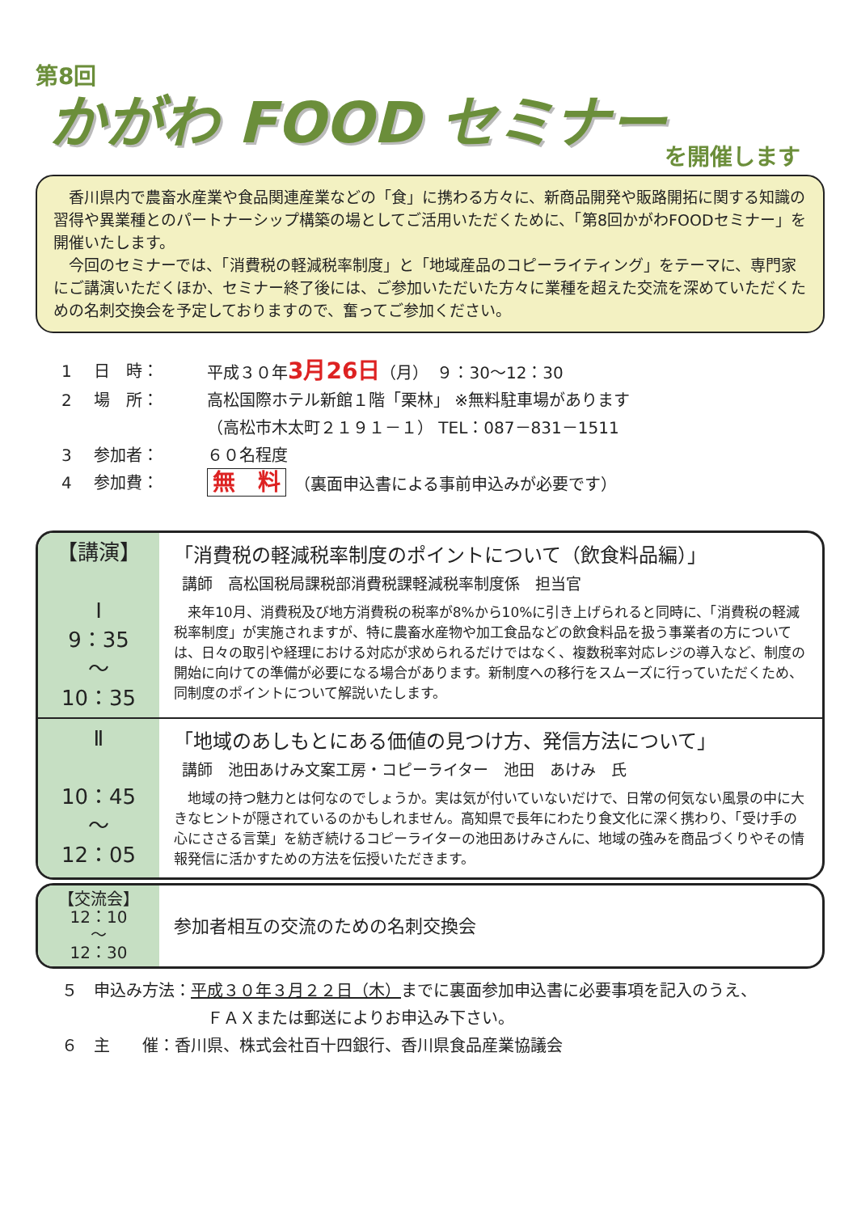第8回
かがわ FOOD セミナー
を開催します
　香川県内で農畜水産業や食品関連産業などの「食」に携わる方々に、新商品開発や販路開拓に関する知識の習得や異業種とのパートナーシップ構築の場としてご活用いただくために、「第8回かがわFOODセミナー」を開催いたします。
　今回のセミナーでは、「消費税の軽減税率制度」と「地域産品のコピーライティング」をテーマに、専門家にご講演いただくほか、セミナー終了後には、ご参加いただいた方々に業種を超えた交流を深めていただくための名刺交換会を予定しておりますので、奮ってご参加ください。
1 日　時： 平成３０年3月26日（月）　９：30～12：30
2 場　所： 高松国際ホテル新館１階「栗林」 ※無料駐車場があります
（高松市木太町２１９１－１） TEL：087－831－1511
3 参加者： ６０名程度
4 参加費： 無　料　（裏面申込書による事前申込みが必要です）
【講演】
Ⅰ
9：35
～
10：35
「消費税の軽減税率制度のポイントについて（飲食料品編）」
講師　高松国税局課税部消費税課軽減税率制度係　担当官
　来年10月、消費税及び地方消費税の税率が8%から10%に引き上げられると同時に、「消費税の軽減税率制度」が実施されますが、特に農畜水産物や加工食品などの飲食料品を扱う事業者の方については、日々の取引や経理における対応が求められるだけではなく、複数税率対応レジの導入など、制度の開始に向けての準備が必要になる場合があります。新制度への移行をスムーズに行っていただくため、同制度のポイントについて解説いたします。
Ⅱ
10：45
～
12：05
「地域のあしもとにある価値の見つけ方、発信方法について」
講師　池田あけみ文案工房・コピーライター　池田　あけみ　氏
　地域の持つ魅力とは何なのでしょうか。実は気が付いていないだけで、日常の何気ない風景の中に大きなヒントが隠されているのかもしれません。高知県で長年にわたり食文化に深く携わり、「受け手の心にささる言葉」を紡ぎ続けるコピーライターの池田あけみさんに、地域の強みを商品づくりやその情報発信に活かすための方法を伝授いただきます。
【交流会】
12：10
～
12：30
参加者相互の交流のための名刺交換会
５　申込み方法：平成３０年３月２２日（木）までに裏面参加申込書に必要事項を記入のうえ、
ＦＡＸまたは郵送によりお申込み下さい。
６　主　　催：香川県、株式会社百十四銀行、香川県食品産業協議会